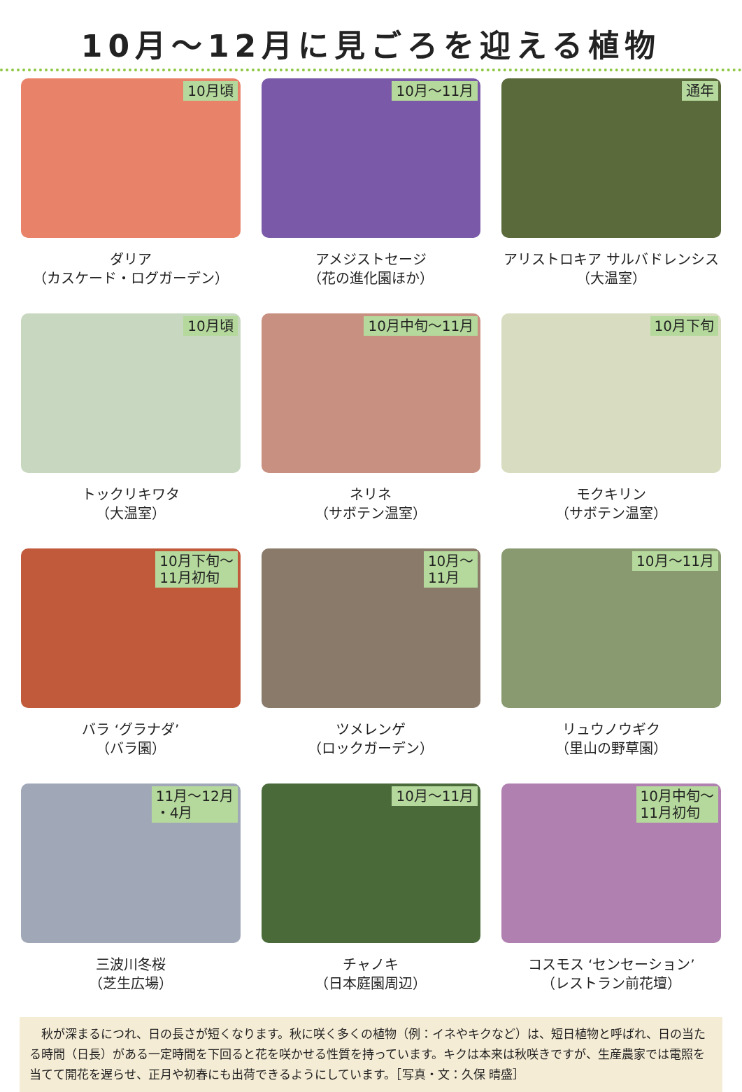10月～12月に見ごろを迎える植物
10月頃
ダリア
（カスケード・ログガーデン）
10月～11月
アメジストセージ
（花の進化園ほか）
通年
アリストロキア サルバドレンシス
（大温室）
10月頃
トックリキワタ
（大温室）
10月中旬～11月
ネリネ
（サボテン温室）
10月下旬
モクキリン
（サボテン温室）
10月下旬～
11月初旬
バラ ‘グラナダ’
（バラ園）
10月～
11月
ツメレンゲ
（ロックガーデン）
10月～11月
リュウノウギク
（里山の野草園）
11月～12月
・4月
三波川冬桜
（芝生広場）
10月～11月
チャノキ
（日本庭園周辺）
10月中旬～
11月初旬
コスモス ‘センセーション’
（レストラン前花壇）
　秋が深まるにつれ、日の長さが短くなります。秋に咲く多くの植物（例：イネやキクなど）は、短日植物と呼ばれ、日の当たる時間（日長）がある一定時間を下回ると花を咲かせる性質を持っています。キクは本来は秋咲きですが、生産農家では電照を当てて開花を遅らせ、正月や初春にも出荷できるようにしています。［写真・文：久保 晴盛］